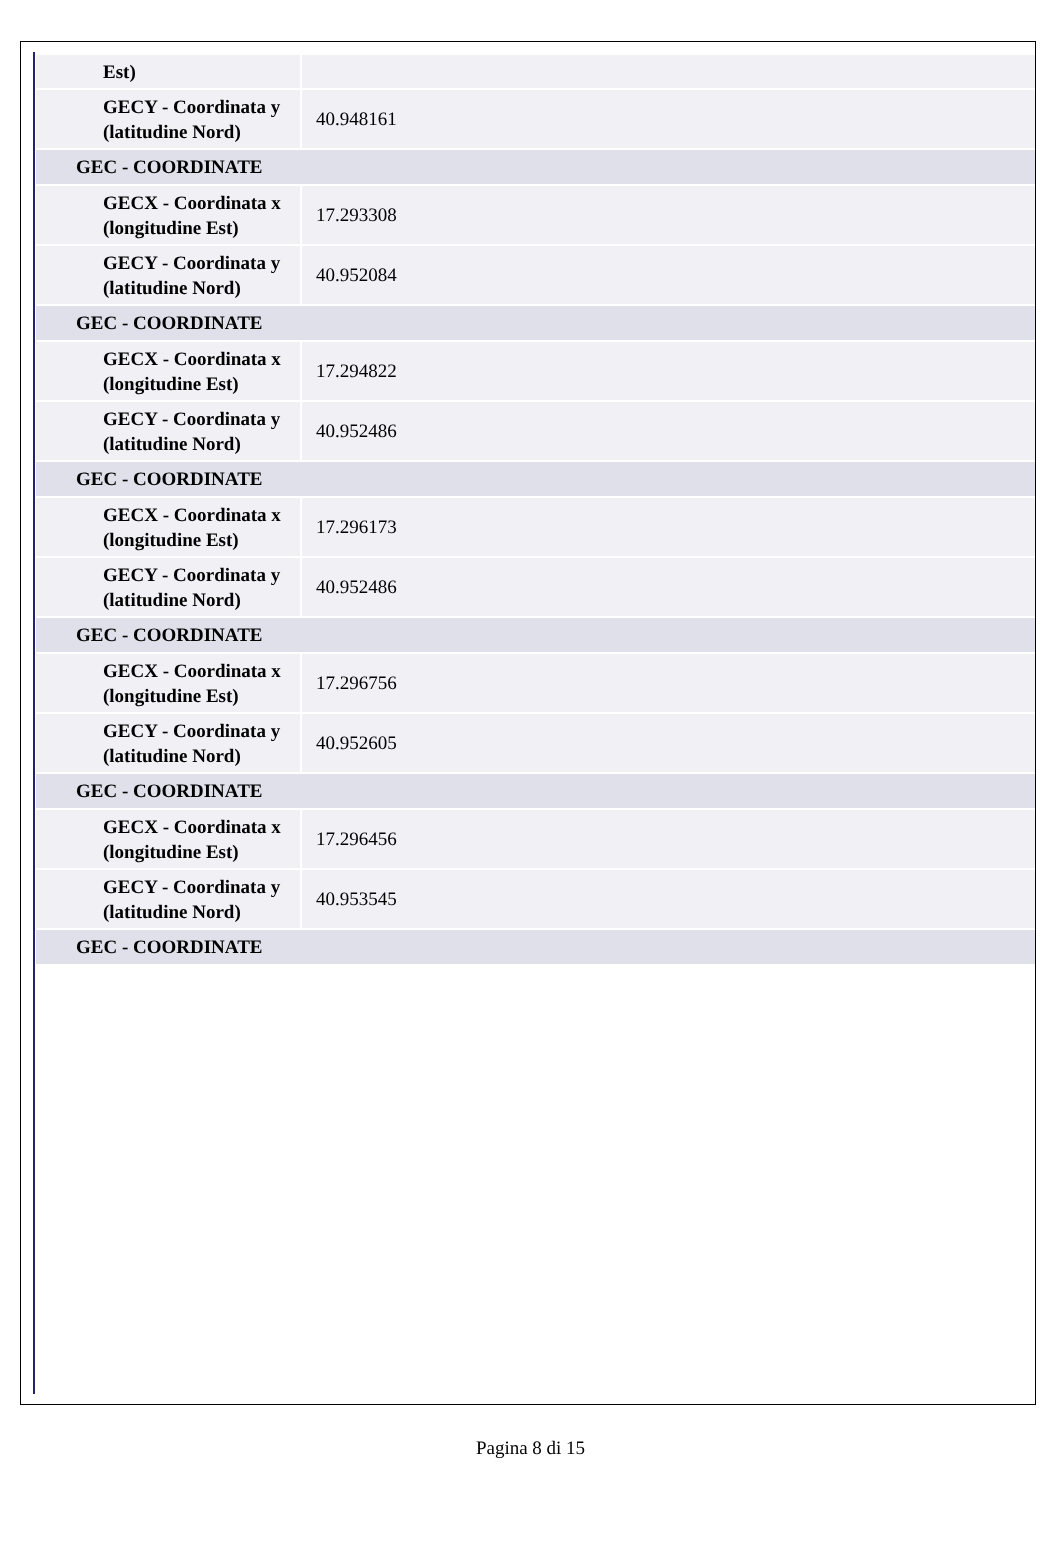| Est) | |
| GECY - Coordinata y (latitudine Nord) | 40.948161 |
| GEC - COORDINATE | |
| GECX - Coordinata x (longitudine Est) | 17.293308 |
| GECY - Coordinata y (latitudine Nord) | 40.952084 |
| GEC - COORDINATE | |
| GECX - Coordinata x (longitudine Est) | 17.294822 |
| GECY - Coordinata y (latitudine Nord) | 40.952486 |
| GEC - COORDINATE | |
| GECX - Coordinata x (longitudine Est) | 17.296173 |
| GECY - Coordinata y (latitudine Nord) | 40.952486 |
| GEC - COORDINATE | |
| GECX - Coordinata x (longitudine Est) | 17.296756 |
| GECY - Coordinata y (latitudine Nord) | 40.952605 |
| GEC - COORDINATE | |
| GECX - Coordinata x (longitudine Est) | 17.296456 |
| GECY - Coordinata y (latitudine Nord) | 40.953545 |
| GEC - COORDINATE | |
Pagina 8 di 15